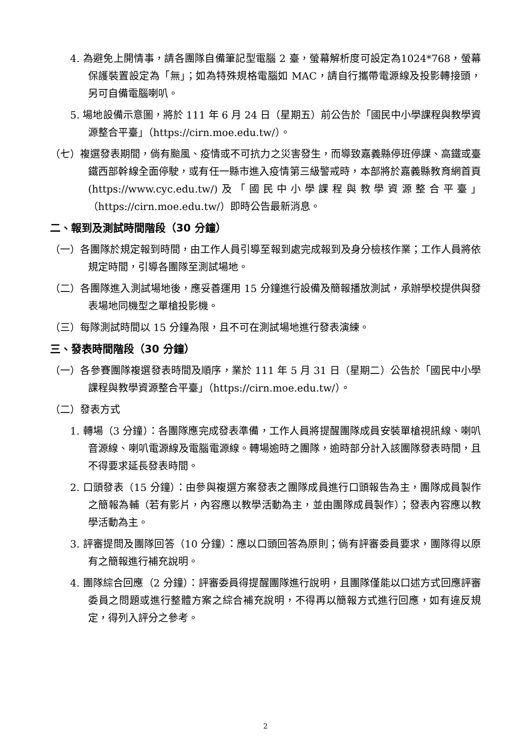4. 為避免上開情事，請各團隊自備筆記型電腦 2 臺，螢幕解析度可設定為1024*768，螢幕保護裝置設定為「無」；如為特殊規格電腦如 MAC，請自行攜帶電源線及投影轉接頭，另可自備電腦喇叭。
5. 場地設備示意圖，將於 111 年 6 月 24 日（星期五）前公告於「國民中小學課程與教學資源整合平臺」（https://cirn.moe.edu.tw/）。
（七）複選發表期間，倘有颱風、疫情或不可抗力之災害發生，而導致嘉義縣停班停課、高鐵或臺鐵西部幹線全面停駛，或有任一縣市進入疫情第三級警戒時，本部將於嘉義縣教育網首頁(https://www.cyc.edu.tw/)及「國民中小學課程與教學資源整合平臺」（https://cirn.moe.edu.tw/）即時公告最新消息。
二、報到及測試時間階段（30 分鐘）
（一）各團隊於規定報到時間，由工作人員引導至報到處完成報到及身分檢核作業；工作人員將依規定時間，引導各團隊至測試場地。
（二）各團隊進入測試場地後，應妥善運用 15 分鐘進行設備及簡報播放測試，承辦學校提供與發表場地同機型之單槍投影機。
（三）每隊測試時間以 15 分鐘為限，且不可在測試場地進行發表演練。
三、發表時間階段（30 分鐘）
（一）各參賽團隊複選發表時間及順序，業於 111 年 5 月 31 日（星期二）公告於「國民中小學課程與教學資源整合平臺」（https://cirn.moe.edu.tw/）。
（二）發表方式
1. 轉場（3 分鐘）：各團隊應完成發表準備，工作人員將提醒團隊成員安裝單槍視訊線、喇叭音源線、喇叭電源線及電腦電源線。轉場逾時之團隊，逾時部分計入該團隊發表時間，且不得要求延長發表時間。
2. 口頭發表（15 分鐘）：由參與複選方案發表之團隊成員進行口頭報告為主，團隊成員製作之簡報為輔（若有影片，內容應以教學活動為主，並由團隊成員製作）；發表內容應以教學活動為主。
3. 評審提問及團隊回答（10 分鐘）：應以口頭回答為原則；倘有評審委員要求，團隊得以原有之簡報進行補充說明。
4. 團隊綜合回應（2 分鐘）：評審委員得提醒團隊進行說明，且團隊僅能以口述方式回應評審委員之問題或進行整體方案之綜合補充說明，不得再以簡報方式進行回應，如有違反規定，得列入評分之參考。
2